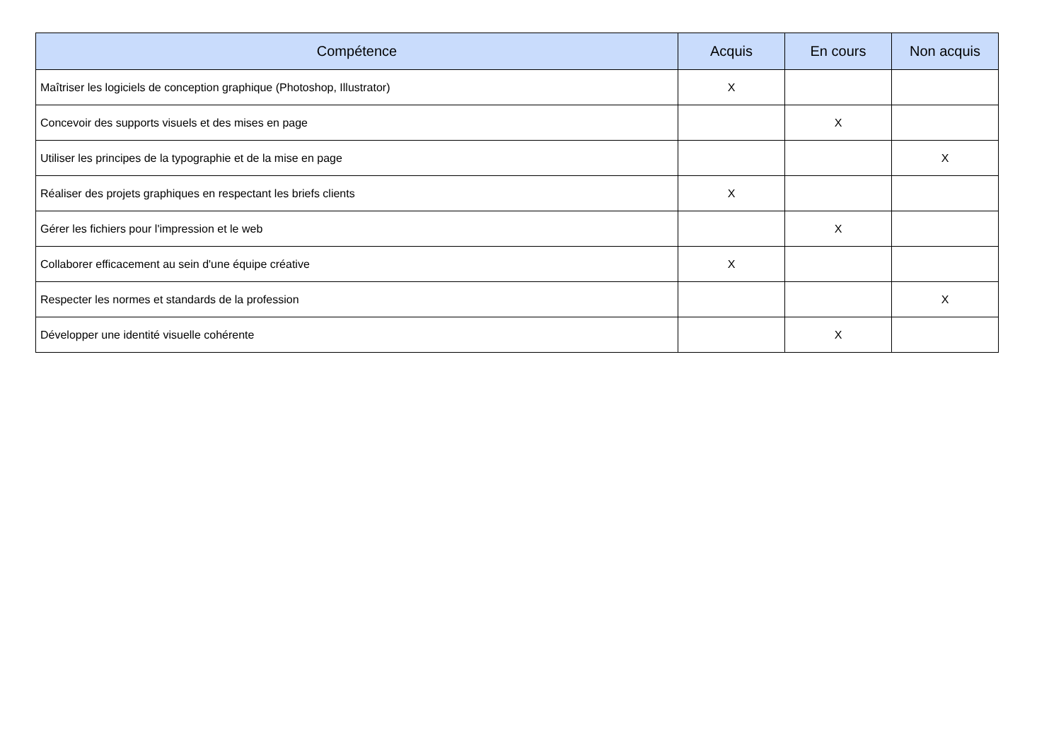| Compétence | Acquis | En cours | Non acquis |
| --- | --- | --- | --- |
| Maîtriser les logiciels de conception graphique (Photoshop, Illustrator) | X | | |
| Concevoir des supports visuels et des mises en page | | X | |
| Utiliser les principes de la typographie et de la mise en page | | | X |
| Réaliser des projets graphiques en respectant les briefs clients | X | | |
| Gérer les fichiers pour l'impression et le web | | X | |
| Collaborer efficacement au sein d'une équipe créative | X | | |
| Respecter les normes et standards de la profession | | | X |
| Développer une identité visuelle cohérente | | X | |